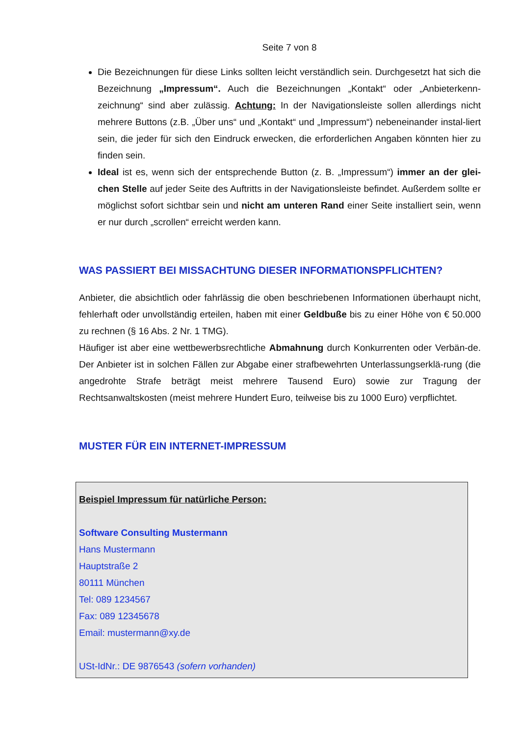Seite 7 von 8
Die Bezeichnungen für diese Links sollten leicht verständlich sein. Durchgesetzt hat sich die Bezeichnung „Impressum“. Auch die Bezeichnungen „Kontakt“ oder „Anbieterkenn-zeichnung“ sind aber zulässig. Achtung: In der Navigationsleiste sollen allerdings nicht mehrere Buttons (z.B. „Über uns“ und „Kontakt“ und „Impressum“) nebeneinander instal-liert sein, die jeder für sich den Eindruck erwecken, die erforderlichen Angaben könnten hier zu finden sein.
Ideal ist es, wenn sich der entsprechende Button (z. B. „Impressum“) immer an der glei-chen Stelle auf jeder Seite des Auftritts in der Navigationsleiste befindet. Außerdem sollte er möglichst sofort sichtbar sein und nicht am unteren Rand einer Seite installiert sein, wenn er nur durch „scrollen“ erreicht werden kann.
WAS PASSIERT BEI MISSACHTUNG DIESER INFORMATIONSPFLICHTEN?
Anbieter, die absichtlich oder fahrlässig die oben beschriebenen Informationen überhaupt nicht, fehlerhaft oder unvollständig erteilen, haben mit einer Geldbuße bis zu einer Höhe von € 50.000 zu rechnen (§ 16 Abs. 2 Nr. 1 TMG).
Häufiger ist aber eine wettbewerbsrechtliche Abmahnung durch Konkurrenten oder Verbän-de. Der Anbieter ist in solchen Fällen zur Abgabe einer strafbewehrten Unterlassungserklä-rung (die angedrohte Strafe beträgt meist mehrere Tausend Euro) sowie zur Tragung der Rechtsanwaltskosten (meist mehrere Hundert Euro, teilweise bis zu 1000 Euro) verpflichtet.
MUSTER FÜR EIN INTERNET-IMPRESSUM
Beispiel Impressum für natürliche Person:
Software Consulting Mustermann
Hans Mustermann
Hauptstraße 2
80111 München
Tel: 089 1234567
Fax: 089 12345678
Email: mustermann@xy.de
USt-IdNr.: DE 9876543 (sofern vorhanden)